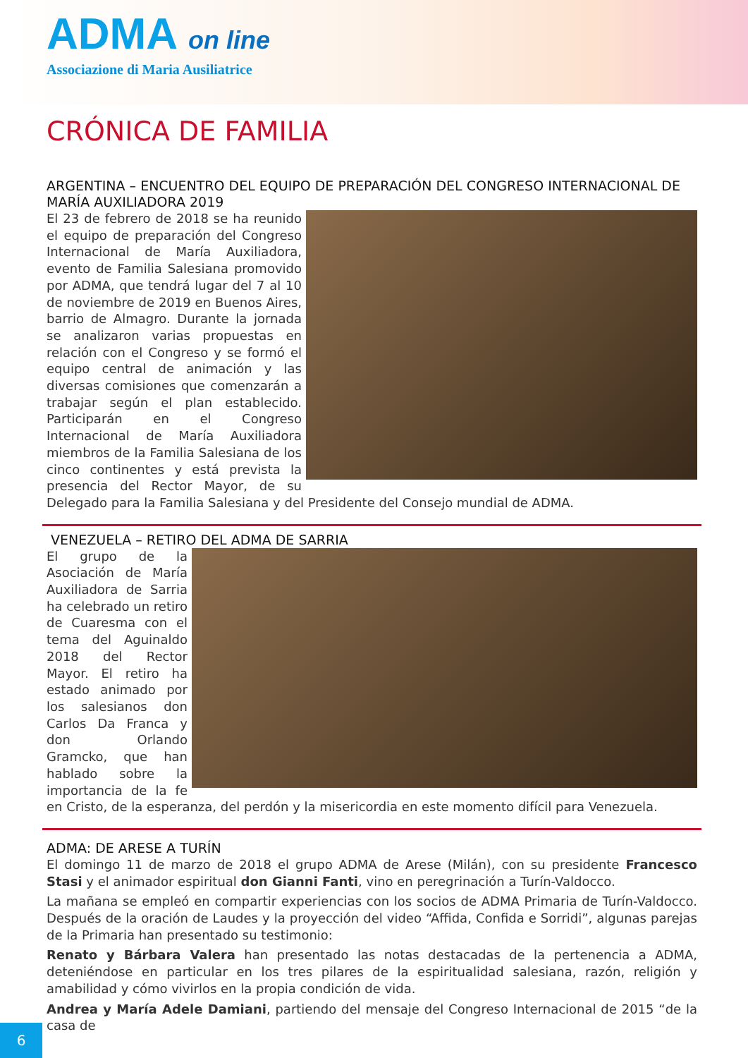ADMA on line
Associazione di Maria Ausiliatrice
CRÓNICA DE FAMILIA
ARGENTINA – ENCUENTRO DEL EQUIPO DE PREPARACIÓN DEL CONGRESO INTERNACIONAL DE MARÍA AUXILIADORA 2019
El 23 de febrero de 2018 se ha reunido el equipo de preparación del Congreso Internacional de María Auxiliadora, evento de Familia Salesiana promovido por ADMA, que tendrá lugar del 7 al 10 de noviembre de 2019 en Buenos Aires, barrio de Almagro. Durante la jornada se analizaron varias propuestas en relación con el Congreso y se formó el equipo central de animación y las diversas comisiones que comenzarán a trabajar según el plan establecido. Participarán en el Congreso Internacional de María Auxiliadora miembros de la Familia Salesiana de los cinco continentes y está prevista la presencia del Rector Mayor, de su Delegado para la Familia Salesiana y del Presidente del Consejo mundial de ADMA.
VENEZUELA – RETIRO DEL ADMA DE SARRIA
El grupo de la Asociación de María Auxiliadora de Sarria ha celebrado un retiro de Cuaresma con el tema del Aguinaldo 2018 del Rector Mayor. El retiro ha estado animado por los salesianos don Carlos Da Franca y don Orlando Gramcko, que han hablado sobre la importancia de la fe en Cristo, de la esperanza, del perdón y la misericordia en este momento difícil para Venezuela.
ADMA: DE ARESE A TURÍN
El domingo 11 de marzo de 2018 el grupo ADMA de Arese (Milán), con su presidente Francesco Stasi y el animador espiritual don Gianni Fanti, vino en peregrinación a Turín-Valdocco.
La mañana se empleó en compartir experiencias con los socios de ADMA Primaria de Turín-Valdocco. Después de la oración de Laudes y la proyección del video “Affida, Confida e Sorridi”, algunas parejas de la Primaria han presentado su testimonio:
Renato y Bárbara Valera han presentado las notas destacadas de la pertenencia a ADMA, deteniéndose en particular en los tres pilares de la espiritualidad salesiana, razón, religión y amabilidad y cómo vivirlos en la propia condición de vida.
Andrea y María Adele Damiani, partiendo del mensaje del Congreso Internacional de 2015 “de la casa de
6